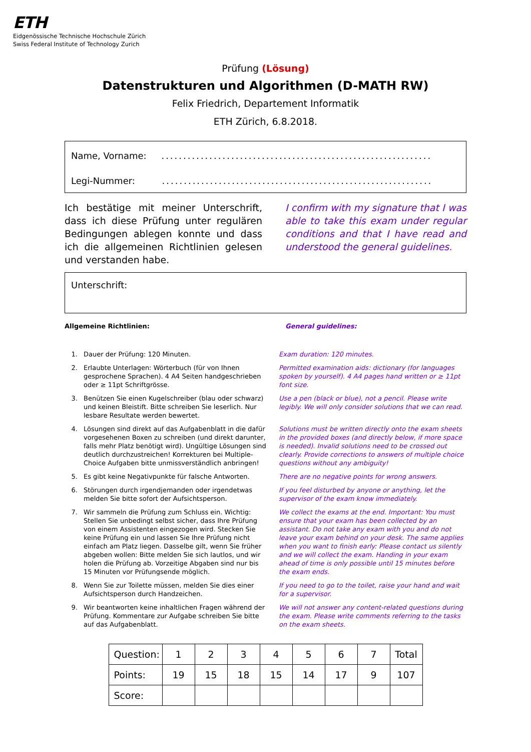ETH
Eidgenössische Technische Hochschule Zürich
Swiss Federal Institute of Technology Zurich
Prüfung (Lösung)
Datenstrukturen und Algorithmen (D-MATH RW)
Felix Friedrich, Departement Informatik
ETH Zürich, 6.8.2018.
Name, Vorname: ..............................................................
Legi-Nummer: ..............................................................
Ich bestätige mit meiner Unterschrift, dass ich diese Prüfung unter regulären Bedingungen ablegen konnte und dass ich die allgemeinen Richtlinien gelesen und verstanden habe.
I confirm with my signature that I was able to take this exam under regular conditions and that I have read and understood the general guidelines.
Unterschrift:
Allgemeine Richtlinien: General guidelines:
1. Dauer der Prüfung: 120 Minuten. Exam duration: 120 minutes.
2. Erlaubte Unterlagen: Wörterbuch (für von Ihnen gesprochene Sprachen). 4 A4 Seiten handgeschrieben oder ≥ 11pt Schriftgrösse.
Permitted examination aids: dictionary (for languages spoken by yourself). 4 A4 pages hand written or ≥ 11pt font size.
3. Benützen Sie einen Kugelschreiber (blau oder schwarz) und keinen Bleistift. Bitte schreiben Sie leserlich. Nur lesbare Resultate werden bewertet.
Use a pen (black or blue), not a pencil. Please write legibly. We will only consider solutions that we can read.
4. Lösungen sind direkt auf das Aufgabenblatt in die dafür vorgesehenen Boxen zu schreiben (und direkt darunter, falls mehr Platz benötigt wird). Ungültige Lösungen sind deutlich durchzustreichen! Korrekturen bei Multiple-Choice Aufgaben bitte unmissverständlich anbringen!
Solutions must be written directly onto the exam sheets in the provided boxes (and directly below, if more space is needed). Invalid solutions need to be crossed out clearly. Provide corrections to answers of multiple choice questions without any ambiguity!
5. Es gibt keine Negativpunkte für falsche Antworten.
There are no negative points for wrong answers.
6. Störungen durch irgendjemanden oder irgendetwas melden Sie bitte sofort der Aufsichtsperson.
If you feel disturbed by anyone or anything, let the supervisor of the exam know immediately.
7. Wir sammeln die Prüfung zum Schluss ein. Wichtig: Stellen Sie unbedingt selbst sicher, dass Ihre Prüfung von einem Assistenten eingezogen wird. Stecken Sie keine Prüfung ein und lassen Sie Ihre Prüfung nicht einfach am Platz liegen. Dasselbe gilt, wenn Sie früher abgeben wollen: Bitte melden Sie sich lautlos, und wir holen die Prüfung ab. Vorzeitige Abgaben sind nur bis 15 Minuten vor Prüfungsende möglich.
We collect the exams at the end. Important: You must ensure that your exam has been collected by an assistant. Do not take any exam with you and do not leave your exam behind on your desk. The same applies when you want to finish early: Please contact us silently and we will collect the exam. Handing in your exam ahead of time is only possible until 15 minutes before the exam ends.
8. Wenn Sie zur Toilette müssen, melden Sie dies einer Aufsichtsperson durch Handzeichen.
If you need to go to the toilet, raise your hand and wait for a supervisor.
9. Wir beantworten keine inhaltlichen Fragen während der Prüfung. Kommentare zur Aufgabe schreiben Sie bitte auf das Aufgabenblatt.
We will not answer any content-related questions during the exam. Please write comments referring to the tasks on the exam sheets.
| Question: | 1 | 2 | 3 | 4 | 5 | 6 | 7 | Total |
| Points: | 19 | 15 | 18 | 15 | 14 | 17 | 9 | 107 |
| Score: | | | | | | | | |